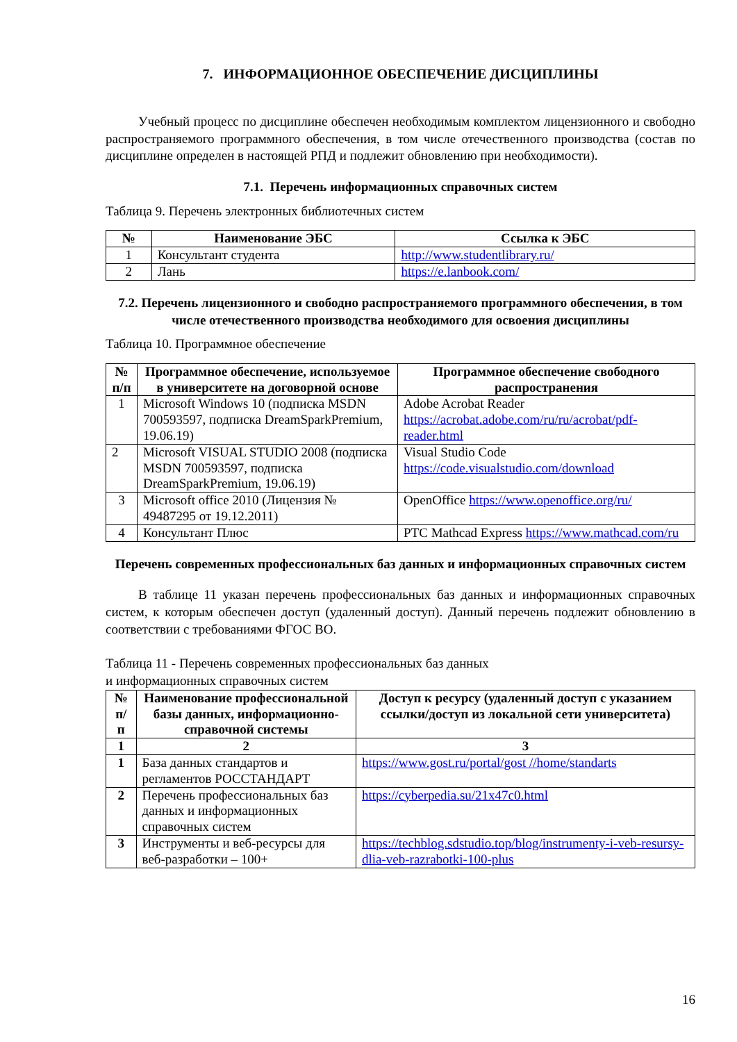7. ИНФОРМАЦИОННОЕ ОБЕСПЕЧЕНИЕ ДИСЦИПЛИНЫ
Учебный процесс по дисциплине обеспечен необходимым комплектом лицензионного и свободно распространяемого программного обеспечения, в том числе отечественного производства (состав по дисциплине определен в настоящей РПД и подлежит обновлению при необходимости).
7.1. Перечень информационных справочных систем
Таблица 9. Перечень электронных библиотечных систем
| № | Наименование ЭБС | Ссылка к ЭБС |
| --- | --- | --- |
| 1 | Консультант студента | http://www.studentlibrary.ru/ |
| 2 | Лань | https://e.lanbook.com/ |
7.2. Перечень лицензионного и свободно распространяемого программного обеспечения, в том числе отечественного производства необходимого для освоения дисциплины
Таблица 10. Программное обеспечение
| № п/п | Программное обеспечение, используемое в университете на договорной основе | Программное обеспечение свободного распространения |
| --- | --- | --- |
| 1 | Microsoft Windows 10 (подписка MSDN 700593597, подписка DreamSparkPremium, 19.06.19) | Adobe Acrobat Reader https://acrobat.adobe.com/ru/ru/acrobat/pdf-reader.html |
| 2 | Microsoft VISUAL STUDIO 2008 (подписка MSDN 700593597, подписка DreamSparkPremium, 19.06.19) | Visual Studio Code https://code.visualstudio.com/download |
| 3 | Microsoft office 2010 (Лицензия № 49487295 от 19.12.2011) | OpenOffice https://www.openoffice.org/ru/ |
| 4 | Консультант Плюс | PTC Mathcad Express https://www.mathcad.com/ru |
Перечень современных профессиональных баз данных и информационных справочных систем
В таблице 11 указан перечень профессиональных баз данных и информационных справочных систем, к которым обеспечен доступ (удаленный доступ). Данный перечень подлежит обновлению в соответствии с требованиями ФГОС ВО.
Таблица 11 - Перечень современных профессиональных баз данных
и информационных справочных систем
| № п/п | Наименование профессиональной базы данных, информационно-справочной системы | Доступ к ресурсу (удаленный доступ с указанием ссылки/доступ из локальной сети университета) |
| --- | --- | --- |
| 1 | 2 | 3 |
| 1 | База данных стандартов и регламентов РОССТАНДАРТ | https://www.gost.ru/portal/gost //home/standarts |
| 2 | Перечень профессиональных баз данных и информационных справочных систем | https://cyberpedia.su/21x47c0.html |
| 3 | Инструменты и веб-ресурсы для веб-разработки – 100+ | https://techblog.sdstudio.top/blog/instrumenty-i-veb-resursy-dlia-veb-razrabotki-100-plus |
16